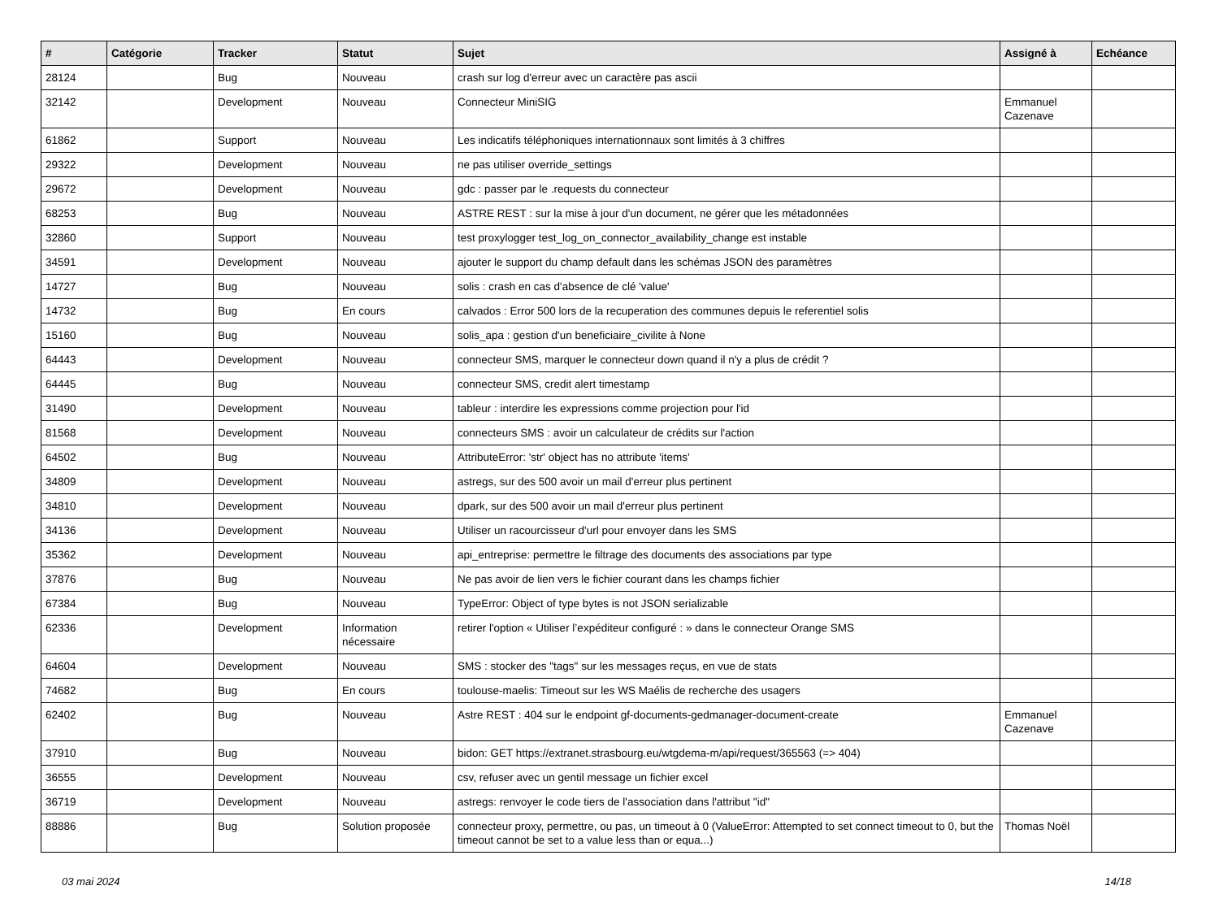| # | Catégorie | Tracker | Statut | Sujet | Assigné à | Echéance |
| --- | --- | --- | --- | --- | --- | --- |
| 28124 | | Bug | Nouveau | crash sur log d'erreur avec un caractère pas ascii | | |
| 32142 | | Development | Nouveau | Connecteur MiniSIG | Emmanuel Cazenave | |
| 61862 | | Support | Nouveau | Les indicatifs téléphoniques internationnaux sont limités à 3 chiffres | | |
| 29322 | | Development | Nouveau | ne pas utiliser override_settings | | |
| 29672 | | Development | Nouveau | gdc : passer par le .requests du connecteur | | |
| 68253 | | Bug | Nouveau | ASTRE REST : sur la mise à jour d'un document, ne gérer que les métadonnées | | |
| 32860 | | Support | Nouveau | test proxylogger test_log_on_connector_availability_change est instable | | |
| 34591 | | Development | Nouveau | ajouter le support du champ default dans les schémas JSON des paramètres | | |
| 14727 | | Bug | Nouveau | solis : crash en cas d'absence de clé 'value' | | |
| 14732 | | Bug | En cours | calvados : Error 500 lors de la recuperation des communes depuis le referentiel solis | | |
| 15160 | | Bug | Nouveau | solis_apa : gestion d'un beneficiaire_civilite à None | | |
| 64443 | | Development | Nouveau | connecteur SMS, marquer le connecteur down quand il n'y a plus de crédit ? | | |
| 64445 | | Bug | Nouveau | connecteur SMS, credit alert timestamp | | |
| 31490 | | Development | Nouveau | tableur : interdire les expressions comme projection pour l'id | | |
| 81568 | | Development | Nouveau | connecteurs SMS : avoir un calculateur de crédits sur l'action | | |
| 64502 | | Bug | Nouveau | AttributeError: 'str' object has no attribute 'items' | | |
| 34809 | | Development | Nouveau | astregs, sur des 500 avoir un mail d'erreur plus pertinent | | |
| 34810 | | Development | Nouveau | dpark, sur des 500 avoir un mail d'erreur plus pertinent | | |
| 34136 | | Development | Nouveau | Utiliser un racourcisseur d'url pour envoyer dans les SMS | | |
| 35362 | | Development | Nouveau | api_entreprise: permettre le filtrage des documents des associations par type | | |
| 37876 | | Bug | Nouveau | Ne pas avoir de lien vers le fichier courant dans les champs fichier | | |
| 67384 | | Bug | Nouveau | TypeError: Object of type bytes is not JSON serializable | | |
| 62336 | | Development | Information nécessaire | retirer l'option « Utiliser l’expéditeur configuré : » dans le connecteur Orange SMS | | |
| 64604 | | Development | Nouveau | SMS : stocker des "tags" sur les messages reçus, en vue de stats | | |
| 74682 | | Bug | En cours | toulouse-maelis: Timeout sur les WS Maélis de recherche des usagers | | |
| 62402 | | Bug | Nouveau | Astre REST : 404 sur le endpoint gf-documents-gedmanager-document-create | Emmanuel Cazenave | |
| 37910 | | Bug | Nouveau | bidon: GET https://extranet.strasbourg.eu/wtgdema-m/api/request/365563 (=> 404) | | |
| 36555 | | Development | Nouveau | csv, refuser avec un gentil message un fichier excel | | |
| 36719 | | Development | Nouveau | astregs: renvoyer le code tiers de l'association dans l'attribut "id" | | |
| 88886 | | Bug | Solution proposée | connecteur proxy, permettre, ou pas, un timeout à 0 (ValueError: Attempted to set connect timeout to 0, but the timeout cannot be set to a value less than or equa...) | Thomas Noël | |
03 mai 2024 14/18